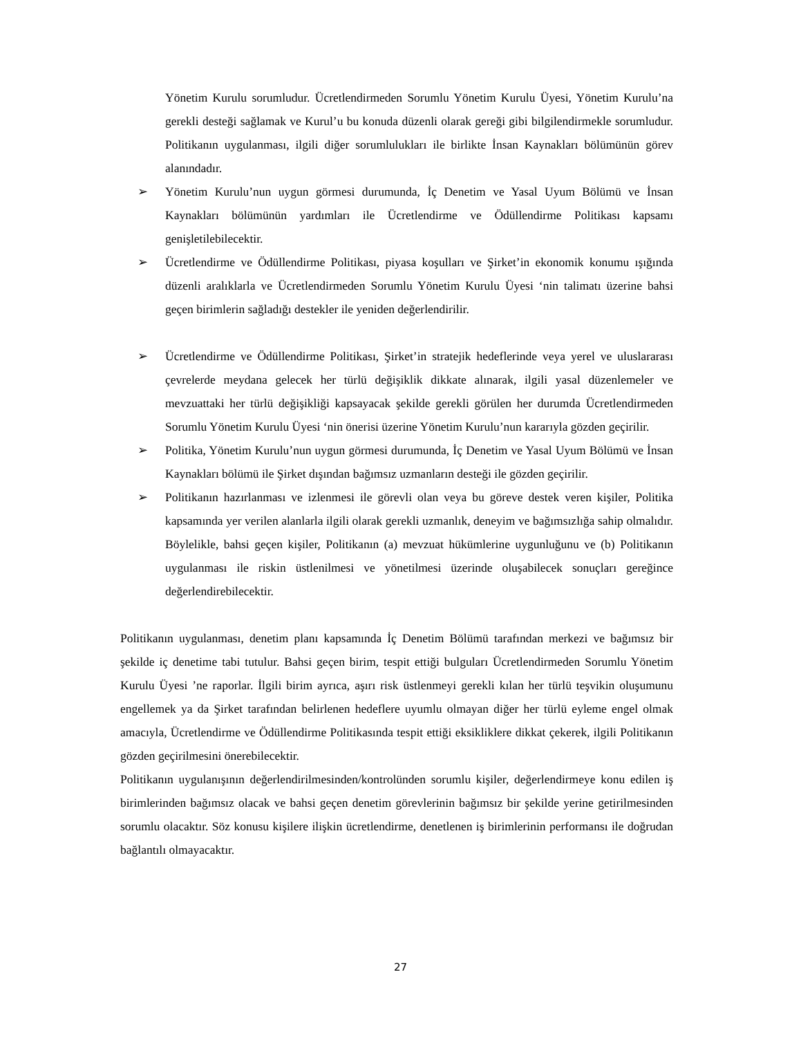Yönetim Kurulu sorumludur. Ücretlendirmeden Sorumlu Yönetim Kurulu Üyesi, Yönetim Kurulu’na gerekli desteği sağlamak ve Kurul’u bu konuda düzenli olarak gereği gibi bilgilendirmekle sorumludur. Politikanın uygulanması, ilgili diğer sorumlulukları ile birlikte İnsan Kaynakları bölümünün görev alanındadır.
➢ Yönetim Kurulu’nun uygun görmesi durumunda, İç Denetim ve Yasal Uyum Bölümü ve İnsan Kaynakları bölümünün yardımları ile Ücretlendirme ve Ödüllendirme Politikası kapsamı genişletilebilecektir.
➢ Ücretlendirme ve Ödüllendirme Politikası, piyasa koşulları ve Şirket’in ekonomik konumu ışığında düzenli aralıklarla ve Ücretlendirmeden Sorumlu Yönetim Kurulu Üyesi ‘nin talimatı üzerine bahsi geçen birimlerin sağladığı destekler ile yeniden değerlendirilir.
➢ Ücretlendirme ve Ödüllendirme Politikası, Şirket’in stratejik hedeflerinde veya yerel ve uluslararası çevrelerde meydana gelecek her türlü değişiklik dikkate alınarak, ilgili yasal düzenlemeler ve mevzuattaki her türlü değişikliği kapsayacak şekilde gerekli görülen her durumda Ücretlendirmeden Sorumlu Yönetim Kurulu Üyesi ‘nin önerisi üzerine Yönetim Kurulu’nun kararıyla gözden geçirilir.
➢ Politika, Yönetim Kurulu’nun uygun görmesi durumunda, İç Denetim ve Yasal Uyum Bölümü ve İnsan Kaynakları bölümü ile Şirket dışından bağımsız uzmanların desteği ile gözden geçirilir.
➢ Politikanın hazırlanması ve izlenmesi ile görevli olan veya bu göreve destek veren kişiler, Politika kapsamında yer verilen alanlarla ilgili olarak gerekli uzmanlık, deneyim ve bağımsızlığa sahip olmalıdır. Böylelikle, bahsi geçen kişiler, Politikanın (a) mevzuat hükümlerine uygunluğunu ve (b) Politikanın uygulanması ile riskin üstlenilmesi ve yönetilmesi üzerinde oluşabilecek sonuçları gereğince değerlendirebilecektir.
Politikanın uygulanması, denetim planı kapsamında İç Denetim Bölümü tarafından merkezi ve bağımsız bir şekilde iç denetime tabi tutulur. Bahsi geçen birim, tespit ettiği bulguları Ücretlendirmeden Sorumlu Yönetim Kurulu Üyesi ’ne raporlar. İlgili birim ayrıca, aşırı risk üstlenmeyi gerekli kılan her türlü teşvikin oluşumunu engellemek ya da Şirket tarafından belirlenen hedeflere uyumlu olmayan diğer her türlü eyleme engel olmak amacıyla, Ücretlendirme ve Ödüllendirme Politikasında tespit ettiği eksikliklere dikkat çekerek, ilgili Politikanın gözden geçirilmesini önerebilecektir.
Politikanın uygulanışının değerlendirilmesinden/kontrolünden sorumlu kişiler, değerlendirmeye konu edilen iş birimlerinden bağımsız olacak ve bahsi geçen denetim görevlerinin bağımsız bir şekilde yerine getirilmesinden sorumlu olacaktır. Söz konusu kişilere ilişkin ücretlendirme, denetlenen iş birimlerinin performansı ile doğrudan bağlantılı olmayacaktır.
27